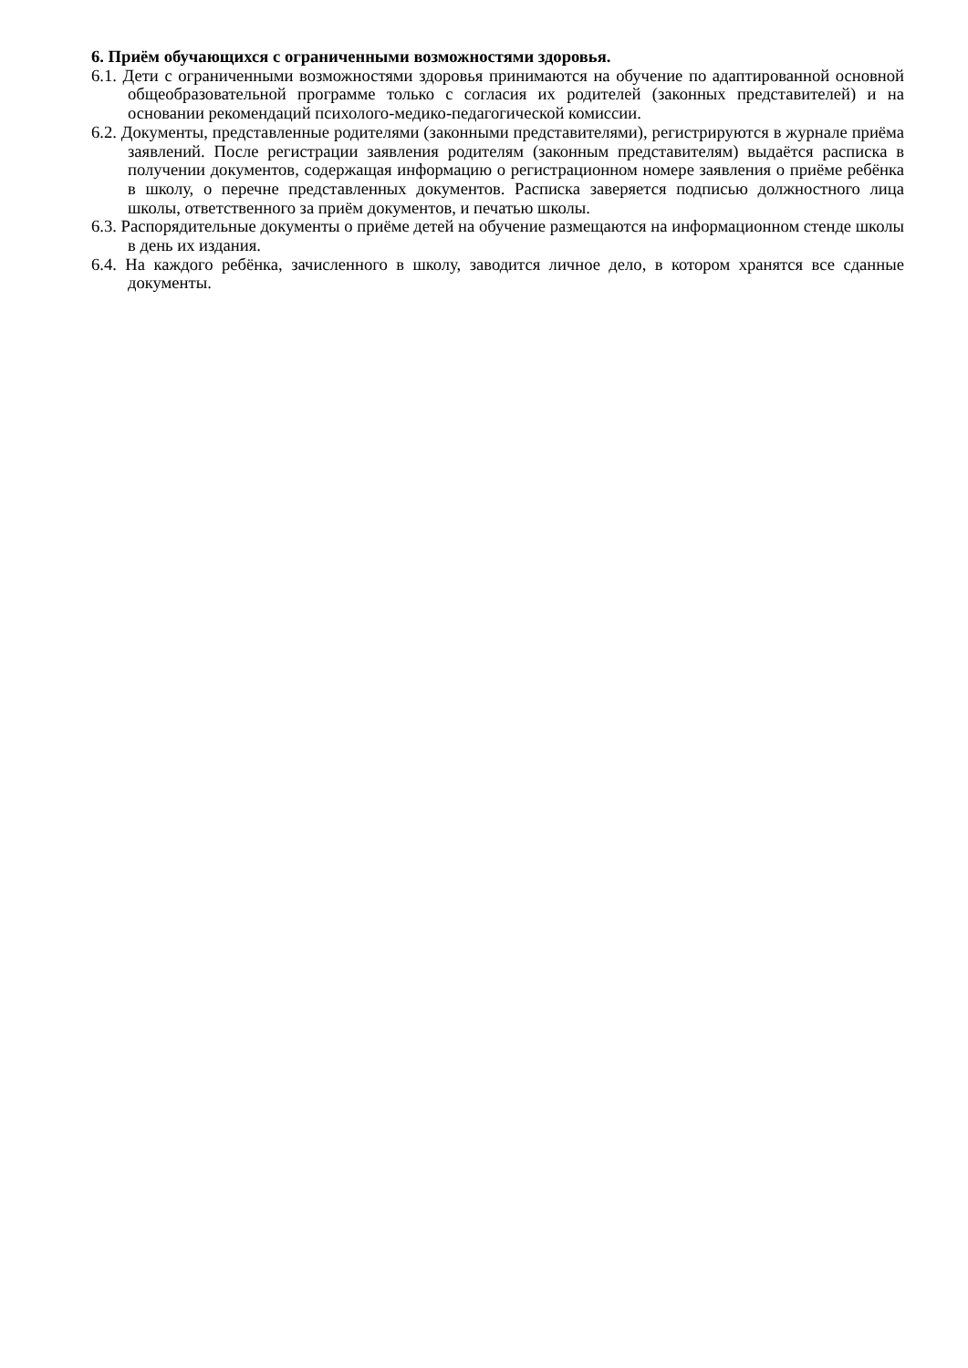6. Приём обучающихся с ограниченными возможностями здоровья.
6.1. Дети с ограниченными возможностями здоровья принимаются на обучение по адаптированной основной общеобразовательной программе только с согласия их родителей (законных представителей) и на основании рекомендаций психолого-медико-педагогической комиссии.
6.2. Документы, представленные родителями (законными представителями), регистрируются в журнале приёма заявлений. После регистрации заявления родителям (законным представителям) выдаётся расписка в получении документов, содержащая информацию о регистрационном номере заявления о приёме ребёнка в школу, о перечне представленных документов. Расписка заверяется подписью должностного лица школы, ответственного за приём документов, и печатью школы.
6.3. Распорядительные документы о приёме детей на обучение размещаются на информационном стенде школы в день их издания.
6.4. На каждого ребёнка, зачисленного в школу, заводится личное дело, в котором хранятся все сданные документы.